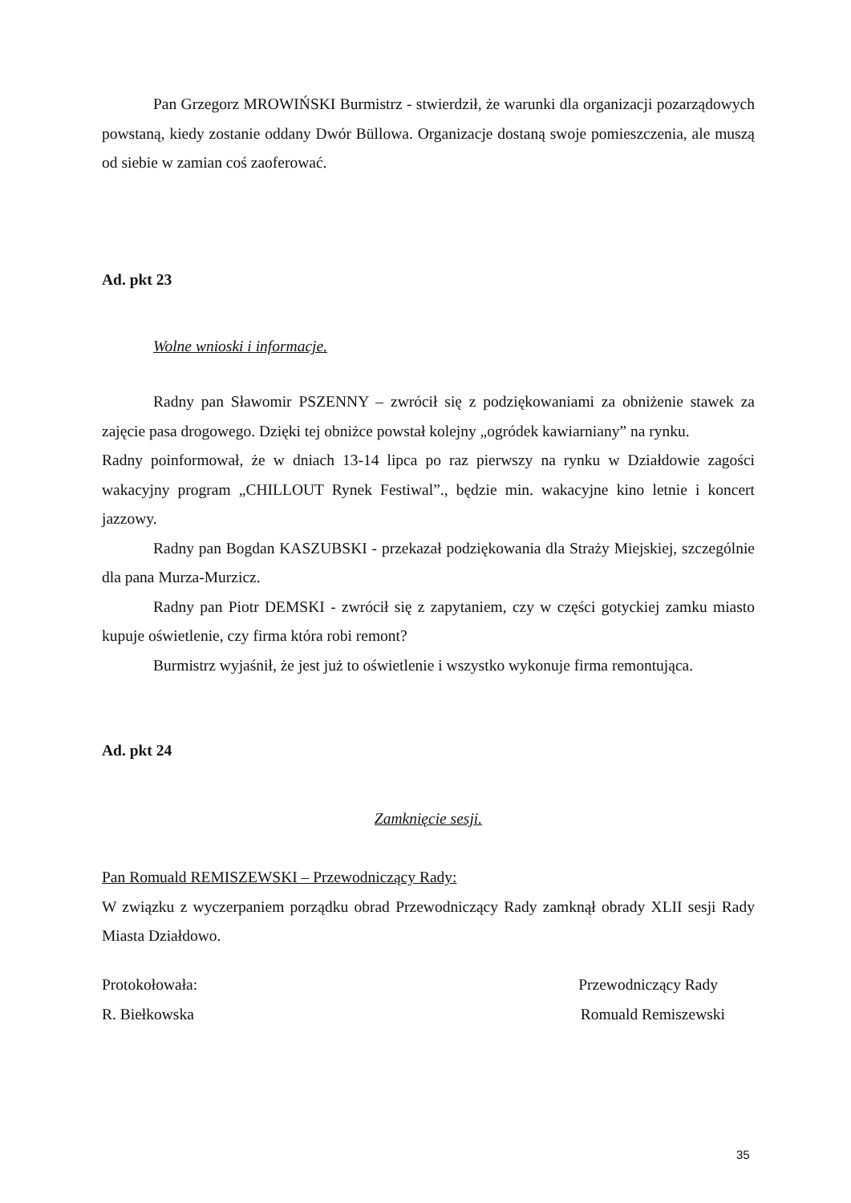Pan Grzegorz MROWIŃSKI Burmistrz - stwierdził, że warunki dla organizacji pozarządowych powstaną, kiedy zostanie oddany Dwór Büllowa. Organizacje dostaną swoje pomieszczenia, ale muszą od siebie w zamian coś zaoferować.
Ad. pkt 23
Wolne wnioski i informacje.
Radny pan Sławomir PSZENNY – zwrócił się z podziękowaniami za obniżenie stawek za zajęcie pasa drogowego. Dzięki tej obniżce powstał kolejny „ogródek kawiarniany” na rynku.
Radny poinformował, że w dniach 13-14 lipca po raz pierwszy na rynku w Działdowie zagości wakacyjny program „CHILLOUT Rynek Festiwal”., będzie min. wakacyjne kino letnie i koncert jazzowy.
Radny pan Bogdan KASZUBSKI - przekazał podziękowania dla Straży Miejskiej, szczególnie dla pana Murza-Murzicz.
Radny pan Piotr DEMSKI - zwrócił się z zapytaniem, czy w części gotyckiej zamku miasto kupuje oświetlenie, czy firma która robi remont?
Burmistrz wyjaśnił, że jest już to oświetlenie i wszystko wykonuje firma remontująca.
Ad. pkt 24
Zamknięcie sesji.
Pan Romuald REMISZEWSKI – Przewodniczący Rady:
W związku z wyczerpaniem porządku obrad Przewodniczący Rady zamknął obrady XLII sesji Rady Miasta Działdowo.
Protokołowała: Przewodniczący Rady
R. Biełkowska Romuald Remiszewski
35